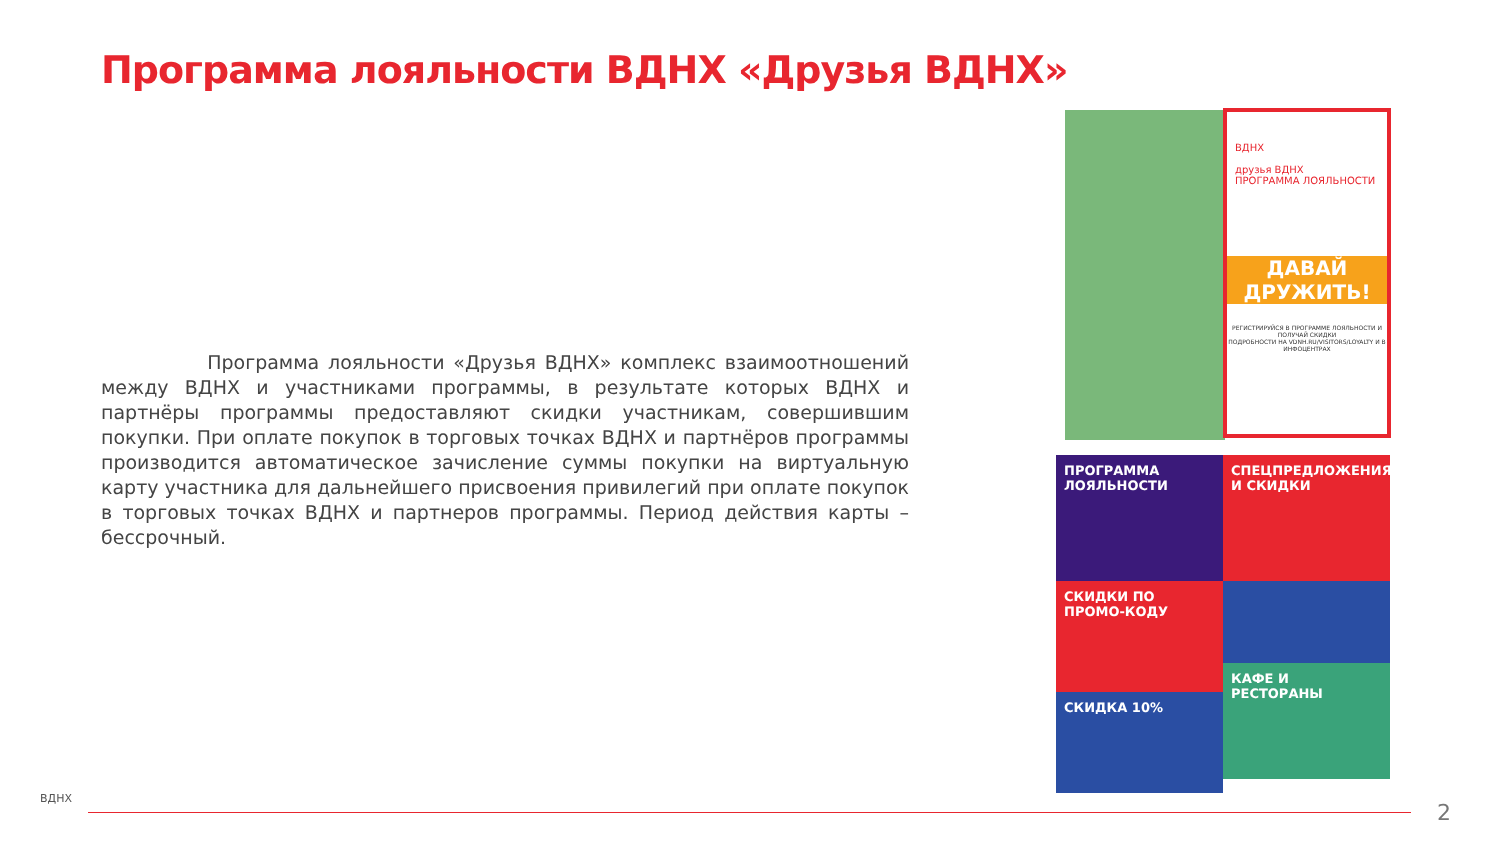Программа лояльности ВДНХ «Друзья ВДНХ»
Программа лояльности «Друзья ВДНХ» комплекс взаимоотношений между ВДНХ и участниками программы, в результате которых ВДНХ и партнёры программы предоставляют скидки участникам, совершившим покупки. При оплате покупок в торговых точках ВДНХ и партнёров программы производится автоматическое зачисление суммы покупки на виртуальную карту участника для дальнейшего присвоения привилегий при оплате покупок в торговых точках ВДНХ и партнеров программы. Период действия карты – бессрочный.
ВДНХ
друзья ВДНХ
ПРОГРАММА ЛОЯЛЬНОСТИ
ДАВАЙ ДРУЖИТЬ!
РЕГИСТРИРУЙСЯ В ПРОГРАММЕ ЛОЯЛЬНОСТИ И ПОЛУЧАЙ СКИДКИ
ПОДРОБНОСТИ НА VDNH.RU/VISITORS/LOYALTY И В ИНФОЦЕНТРАХ
ПРОГРАММА ЛОЯЛЬНОСТИ
СПЕЦПРЕДЛОЖЕНИЯ И СКИДКИ
СКИДКИ ПО ПРОМО-КОДУ
СКИДКА 10%
КАФЕ И РЕСТОРАНЫ
ВДНХ
2